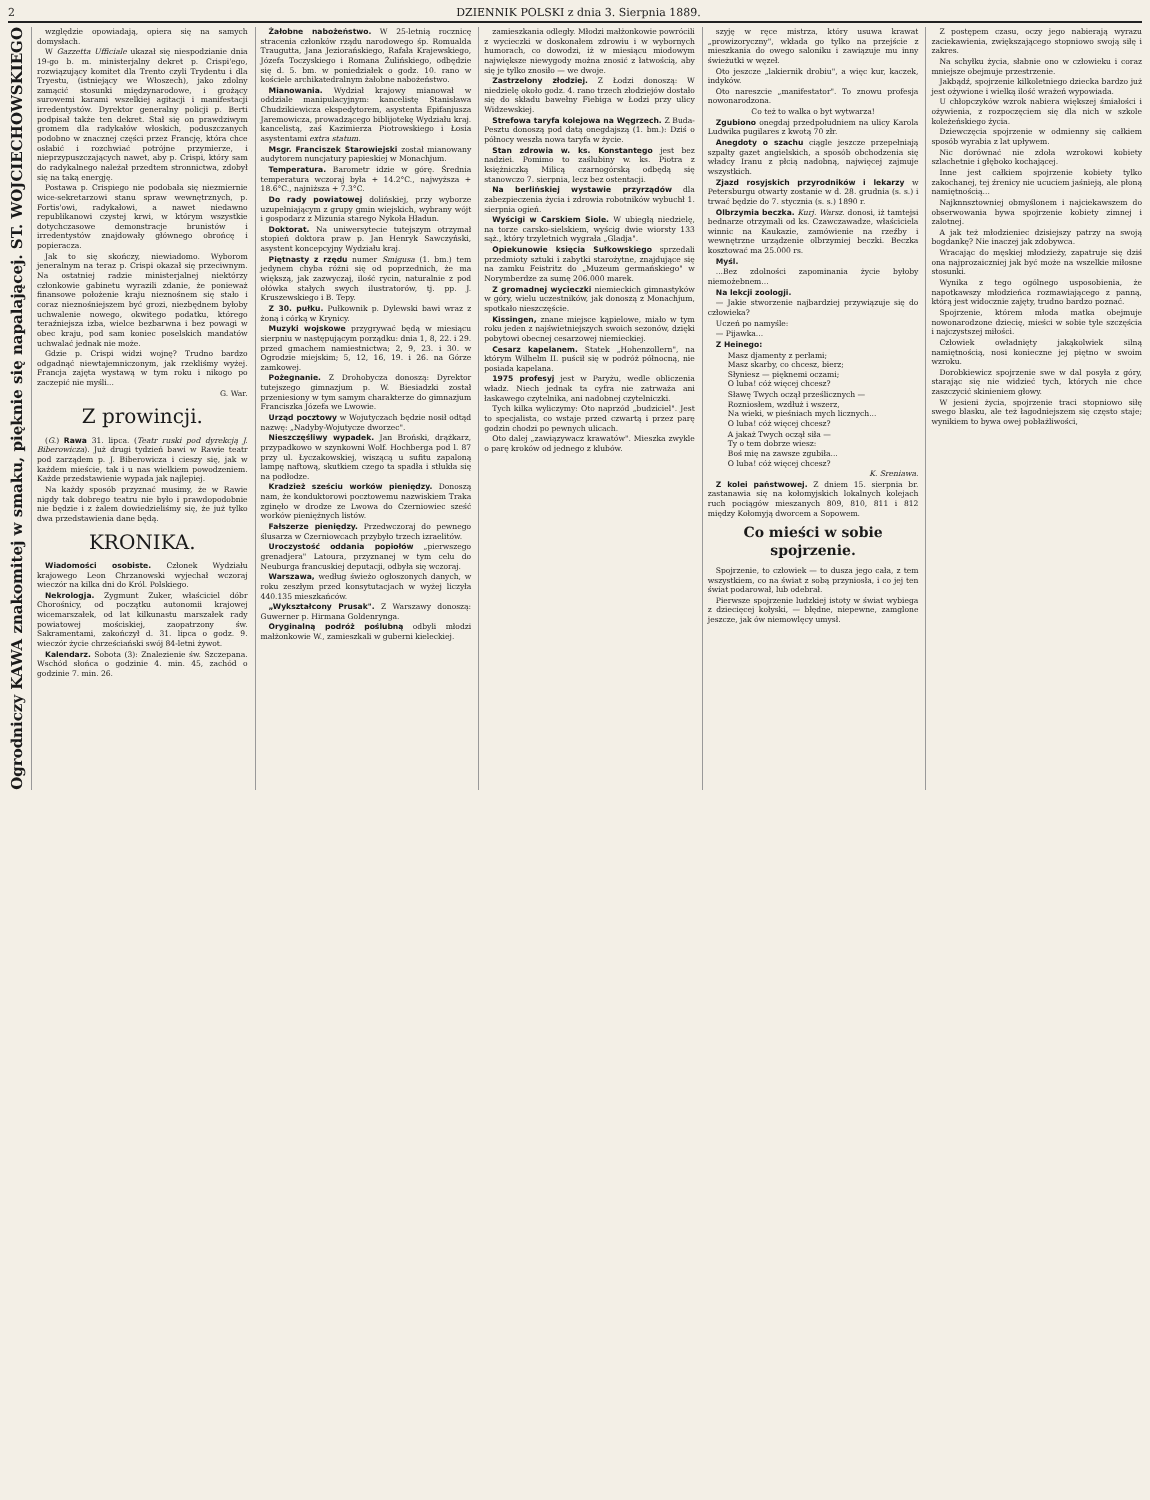2 DZIENNIK POLSKI z dnia 3. Sierpnia 1889.
Ogrodniczy KAWA znakomitej w smaku, pięknie się napalającej. ST. WOJCIECHOWSKIEGO
względzie opowiadają, opiera się na samych domysłach.
W Gazzetta Ufficiale ukazał się niespodzianie dnia 19-go b. m. ministerjalny dekret p. Crispi'ego, rozwiązujący komitet dla Trento czyli Trydentu i dla Tryestu, (istniejący we Włoszech), jako zdolny zamącić stosunki międzynarodowe, i grożący surowemi karami wszelkiej agitacji i manifestacji irredentystów. Dyrektor generalny policji p. Berti podpisał także ten dekret. Stał się on prawdziwym gromem dla radykałów włoskich, poduszczanych podobno w znacznej części przez Francję, która chce osłabić i rozchwiać potrójne przymierze, i nieprzypuszczających nawet, aby p. Crispi, który sam do radykalnego należał przedtem stronnictwa, zdobył się na taką energję.
Postawa p. Crispiego nie podobała się niezmiernie wice-sekretarzowi stanu spraw wewnętrznych, p. Fortis'owi, radykałowi, a nawet niedawno republikanowi czystej krwi, w którym wszystkie dotychczasowe demonstracje brunistów i irredentystów znajdowały głównego obrońcę i popieracza.
Jak to się skończy, niewiadomo. Wyborom jeneralnym na teraz p. Crispi okazał się przeciwnym. Na ostatniej radzie ministerjalnej niektórzy członkowie gabinetu wyrazili zdanie, że ponieważ finansowe położenie kraju nieznośnem się stało i coraz nieznośniejszem być grozi, niezbędnem byłoby uchwalenie nowego, okwitego podatku, którego teraźniejsza izba, wielce bezbarwna i bez powagi w obec kraju, pod sam koniec poselskich mandatów uchwalać jednak nie może.
Gdzie p. Crispi widzi wojnę? Trudno bardzo odgadnąć niewtajemniczonym, jak rzekliśmy wyżej. Francja zajęta wystawą w tym roku i nikogo po zaczepić nie myśli...
G. War.
Z prowincji.
(G.) Rawa 31. lipca. (Teatr ruski pod dyrekcją J. Biberowicza). Już drugi tydzień bawi w Rawie teatr pod zarządem p. J. Biberowicza i cieszy się, jak w każdem mieście, tak i u nas wielkiem powodzeniem. Każde przedstawienie wypada jak najlepiej.
Na każdy sposób przyznać musimy, że w Rawie nigdy tak dobrego teatru nie było i prawdopodobnie nie będzie i z żalem dowiedzieliśmy się, że już tylko dwa przedstawienia dane będą.
KRONIKA.
Wiadomości osobiste. Członek Wydziału krajowego Leon Chrzanowski wyjechał wczoraj wieczór na kilka dni do Król. Polskiego.
Nekrologja. Zygmunt Zuker, właściciel dóbr Chorośnicy, od początku autonomii krajowej wicemarszałek, od lat kilkunastu marszałek rady powiatowej mościskiej, zaopatrzony św. Sakramentami, zakończył d. 31. lipca o godz. 9. wieczór życie chrześciański swój 84-letni żywot.
Kalendarz. Sobota (3): Znalezienie św. Szczepana. Wschód słońca o godzinie 4. min. 45, zachód o godzinie 7. min. 26.
Żałobne nabożeństwo. W 25-letnią rocznicę stracenia członków rządu narodowego śp. Romualda Traugutta, Jana Jeziorańskiego, Rafała Krajewskiego, Józefa Toczyskiego i Romana Żulińskiego, odbędzie się d. 5. bm. w poniedziałek o godz. 10. rano w kościele archikatedralnym żałobne nabożeństwo.
Mianowania. Wydział krajowy mianował w oddziale manipulacyjnym: kancelistę Stanisława Chudzikiewicza ekspedytorem, asystenta Epifanjusza Jaremowicza, prowadzącego biblijotekę Wydziału kraj. kancelistą, zaś Kazimierza Piotrowskiego i Łosia asystentami extra statum.
Msgr. Franciszek Starowiejski został mianowany audytorem nuncjatury papieskiej w Monachjum.
Temperatura. Barometr idzie w górę. Średnia temperatura wczoraj była + 14.2°C., najwyższa + 18.6°C., najniższa + 7.3°C.
Do rady powiatowej dolińskiej, przy wyborze uzupełniającym z grupy gmin wiejskich, wybrany wójt i gospodarz z Mizunia starego Nykoła Hładun.
Doktorat. Na uniwersytecie tutejszym otrzymał stopień doktora praw p. Jan Henryk Sawczyński, asystent koncepcyjny Wydziału kraj.
Piętnasty z rzędu numer Smigusa (1. bm.) tem jedynem chyba różni się od poprzednich, że ma większą, jak zazwyczaj, ilość rycin, naturalnie z pod ołówka stałych swych ilustratorów, tj. pp. J. Kruszewskiego i B. Tepy.
Z 30. pułku. Pułkownik p. Dylewski bawi wraz z żoną i córką w Krynicy.
Muzyki wojskowe przygrywać będą w miesiącu sierpniu w następującym porządku: dnia 1, 8, 22. i 29. przed gmachem namiestnictwa; 2, 9, 23. i 30. w Ogrodzie miejskim; 5, 12, 16, 19. i 26. na Górze zamkowej.
Pożegnanie. Z Drohobycza donoszą: Dyrektor tutejszego gimnazjum p. W. Biesiadzki został przeniesiony w tym samym charakterze do gimnazjum Franciszka Józefa we Lwowie.
Urząd pocztowy w Wojutyczach będzie nosił odtąd nazwę: „Nadyby-Wojutycze dworzec".
Nieszczęśliwy wypadek. Jan Broński, drążkarz, przypadkowo w szynkowni Wolf. Hochberga pod l. 87 przy ul. Łyczakowskiej, wiszącą u sufitu zapaloną lampę naftową, skutkiem czego ta spadła i stłukła się na podłodze.
Kradzież sześciu worków pieniędzy. Donoszą nam, że konduktorowi pocztowemu nazwiskiem Traka zginęło w drodze ze Lwowa do Czerniowiec sześć worków pieniężnych listów.
Fałszerze pieniędzy. Przedwczoraj do pewnego ślusarza w Czerniowcach przybyło trzech izraelitów.
Uroczystość oddania popiołów „pierwszego grenadjera" Latoura, przyznanej w tym celu do Neuburga francuskiej deputacji, odbyła się wczoraj.
Warszawa, według świeżo ogłoszonych danych, w roku zeszłym przed konsytutacjach w wyżej liczyła 440.135 mieszkańców.
„Wykształcony Prusak". Z Warszawy donoszą: Guwerner p. Hirmana Goldenrynga.
Oryginalną podróż poślubną odbyli młodzi małżonkowie W., zamieszkali w guberni kieleckiej.
zamieszkania odległy. Młodzi małżonkowie powrócili z wycieczki w doskonałem zdrowiu i w wybornych humorach, co dowodzi, iż w miesiącu miodowym największe niewygody można znosić z łatwością, aby się je tylko znosiło — we dwoje.
Zastrzelony złodziej. Z Łodzi donoszą: W niedzielę około godz. 4. rano trzech złodziejów dostało się do składu bawełny Fiebiga w Łodzi przy ulicy Widzewskiej.
Strefowa taryfa kolejowa na Węgrzech. Z Buda-Pesztu donoszą pod datą onegdajszą (1. bm.): Dziś o północy weszła nowa taryfa w życie.
Stan zdrowia w. ks. Konstantego jest bez nadziei. Pomimo to zaślubiny w. ks. Piotra z księżniczką Milicą czarnogórską odbędą się stanowczo 7. sierpnia, lecz bez ostentacji.
Na berlińskiej wystawie przyrządów dla zabezpieczenia życia i zdrowia robotników wybuchł 1. sierpnia ogień.
Wyścigi w Carskiem Siole. W ubiegłą niedzielę, na torze carsko-sielskiem, wyścig dwie wiorsty 133 sąż., który trzyletnich wygrała „Gladja".
Opiekunowie księcia Sułkowskiego sprzedali przedmioty sztuki i zabytki starożytne, znajdujące się na zamku Feistritz do „Muzeum germańskiego" w Norymberdze za sumę 206.000 marek.
Z gromadnej wycieczki niemieckich gimnastyków w góry, wielu uczestników, jak donoszą z Monachjum, spotkało nieszczęście.
Kissingen, znane miejsce kąpielowe, miało w tym roku jeden z najświetniejszych swoich sezonów, dzięki pobytowi obecnej cesarzowej niemieckiej.
Cesarz kapelanem. Statek „Hohenzollern", na którym Wilhelm II. puścił się w podróż północną, nie posiada kapelana.
1975 profesyj jest w Paryżu, wedle obliczenia władz. Niech jednak ta cyfra nie zatrważa ani łaskawego czytelnika, ani nadobnej czytelniczki.
Tych kilka wyliczymy: Oto naprzód „budziciel". Jest to specjalista, co wstaje przed czwartą i przez parę godzin chodzi po pewnych ulicach.
Oto dalej „zawiązywacz krawatów". Mieszka zwykle o parę kroków od jednego z klubów.
szyję w ręce mistrza, który usuwa krawat „prowizoryczny", wkłada go tylko na przejście z mieszkania do owego saloniku i zawiązuje mu inny świeżutki w węzeł.
Oto jeszcze „lakiernik drobiu", a więc kur, kaczek, indyków.
Oto nareszcie „manifestator". To znowu profesja nowonarodzona.
Co też to walka o byt wytwarza!
Zgubiono onegdaj przedpołudniem na ulicy Karola Ludwika pugilares z kwotą 70 złr.
Anegdoty o szachu ciągle jeszcze przepełniają szpalty gazet angielskich, a sposób obchodzenia się władcy Iranu z płcią nadobną, najwięcej zajmuje wszystkich.
Zjazd rosyjskich przyrodników i lekarzy w Petersburgu otwarty zostanie w d. 28. grudnia (s. s.) i trwać będzie do 7. stycznia (s. s.) 1890 r.
Olbrzymia beczka. Kurj. Warsz. donosi, iż tamtejsi bednarze otrzymali od ks. Czawczawadze, właściciela winnic na Kaukazie, zamówienie na rzeźby i wewnętrzne urządzenie olbrzymiej beczki. Beczka kosztować ma 25.000 rs.
Myśl.
...Bez zdolności zapominania życie byłoby niemożebnem...
Na lekcji zoologji.
— Jakie stworzenie najbardziej przywiązuje się do człowieka?
Uczeń po namyśle:
— Pijawka...
Z Heinego:
Masz djamenty z perłami;
Masz skarby, co chcesz, bierz;
Słyniesz — pięknemi oczami;
O luba! cóż więcej chcesz?
Sławę Twych oczął prześlicznych —
Rozniosłem, wzdłuż i wszerz,
Na wieki, w pieśniach mych licznych...
O luba! cóż więcej chcesz?
A jakaż Twych oczął siła —
Ty o tem dobrze wiesz:
Boś mię na zawsze zgubiła...
O luba! cóż więcej chcesz?
K. Sreniawa.
Z kolei państwowej. Z dniem 15. sierpnia br. zastanawia się na kołomyjskich lokalnych kolejach ruch pociągów mieszanych 809, 810, 811 i 812 między Kołomyją dworcem a Sopowem.
Co mieści w sobie spojrzenie.
Spojrzenie, to człowiek — to dusza jego cała, z tem wszystkiem, co na świat z sobą przyniosła, i co jej ten świat podarował, lub odebrał.
Pierwsze spojrzenie ludzkiej istoty w świat wybiega z dziecięcej kołyski, — błędne, niepewne, zamglone jeszcze, jak ów niemowlęcy umysł.
Z postępem czasu, oczy jego nabierają wyrazu zaciekawienia, zwiększającego stopniowo swoją siłę i zakres.
Na schyłku życia, słabnie ono w człowieku i coraz mniejsze obejmuje przestrzenie.
Jakbądź, spojrzenie kilkoletniego dziecka bardzo już jest ożywione i wielką ilość wrażeń wypowiada.
U chłopczyków wzrok nabiera większej śmiałości i ożywienia, z rozpoczęciem się dla nich w szkole koleżeńskiego życia.
Dziewczęcia spojrzenie w odmienny się całkiem sposób wyrabia z lat upływem.
Nic dorównać nie zdoła wzrokowi kobiety szlachetnie i głęboko kochającej.
Inne jest całkiem spojrzenie kobiety tylko zakochanej, tej źrenicy nie ucuciem jaśnieją, ale płoną namiętnością...
Najknnsztowniej obmyślonem i najciekawszem do obserwowania bywa spojrzenie kobiety zimnej i zalotnej.
A jak też młodzieniec dzisiejszy patrzy na swoją bogdankę? Nie inaczej jak zdobywca.
Wracając do męskiej młodzieży, zapatruje się dziś ona najprozaiczniej jak być może na wszelkie miłosne stosunki.
Wynika z tego ogólnego usposobienia, że napotkawszy młodzieńca rozmawiającego z panną, którą jest widocznie zajęty, trudno bardzo poznać.
Spojrzenie, którem młoda matka obejmuje nowonarodzone dziecię, mieści w sobie tyle szczęścia i najczystszej miłości.
Człowiek owładnięty jakąkolwiek silną namiętnością, nosi konieczne jej piętno w swoim wzroku.
Dorobkiewicz spojrzenie swe w dal posyła z góry, starając się nie widzieć tych, których nie chce zaszczycić skinieniem głowy.
W jesieni życia, spojrzenie traci stopniowo siłę swego blasku, ale też łagodniejszem się często staje; wynikiem to bywa owej pobłażliwości,